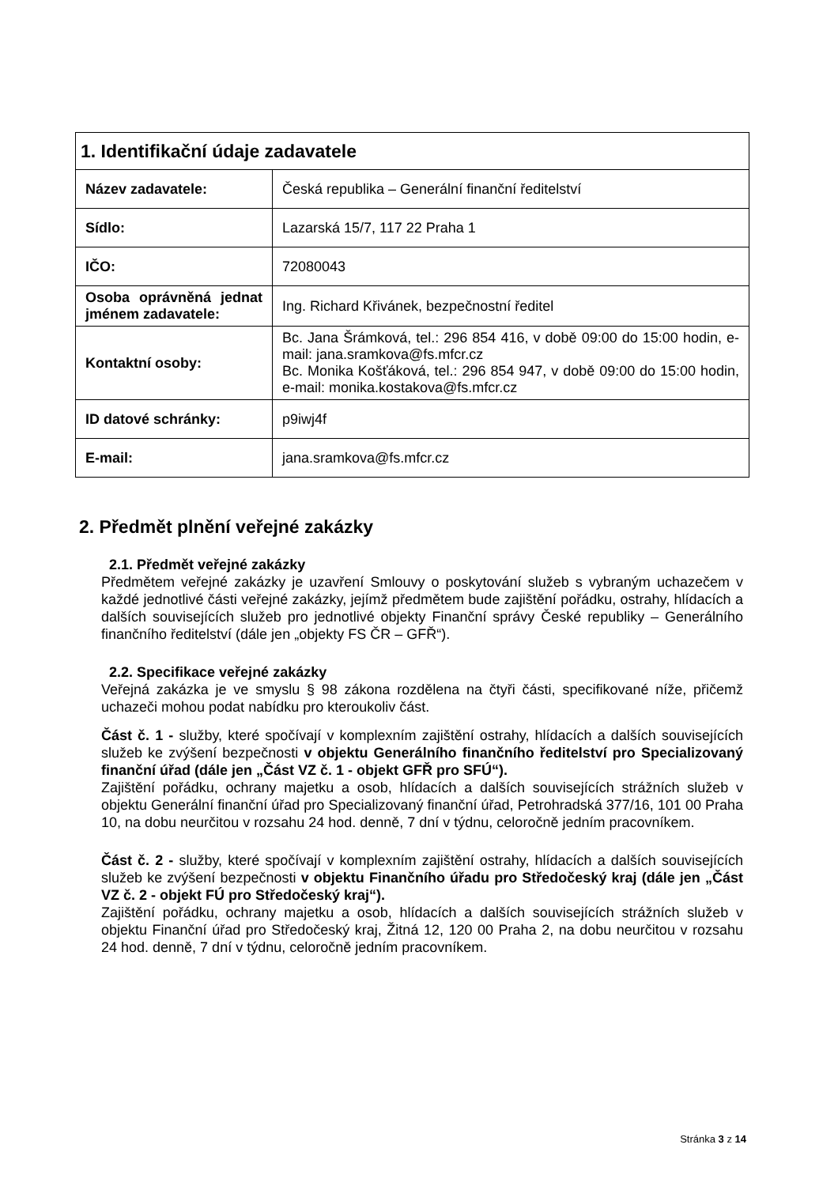| 1. Identifikační údaje zadavatele | |
| --- | --- |
| Název zadavatele: | Česká republika – Generální finanční ředitelství |
| Sídlo: | Lazarská 15/7, 117 22 Praha 1 |
| IČO: | 72080043 |
| Osoba oprávněná jednat jménem zadavatele: | Ing. Richard Křivánek, bezpečnostní ředitel |
| Kontaktní osoby: | Bc. Jana Šrámková, tel.: 296 854 416, v době 09:00 do 15:00 hodin, e-mail: jana.sramkova@fs.mfcr.cz Bc. Monika Košťáková, tel.: 296 854 947, v době 09:00 do 15:00 hodin, e-mail: monika.kostakova@fs.mfcr.cz |
| ID datové schránky: | p9iwj4f |
| E-mail: | jana.sramkova@fs.mfcr.cz |
2. Předmět plnění veřejné zakázky
2.1. Předmět veřejné zakázky
Předmětem veřejné zakázky je uzavření Smlouvy o poskytování služeb s vybraným uchazečem v každé jednotlivé části veřejné zakázky, jejímž předmětem bude zajištění pořádku, ostrahy, hlídacích a dalších souvisejících služeb pro jednotlivé objekty Finanční správy České republiky – Generálního finančního ředitelství (dále jen „objekty FS ČR – GFŘ“).
2.2. Specifikace veřejné zakázky
Veřejná zakázka je ve smyslu § 98 zákona rozdělena na čtyři části, specifikované níže, přičemž uchazeči mohou podat nabídku pro kteroukoliv část.
Část č. 1 - služby, které spočívají v komplexním zajištění ostrahy, hlídacích a dalších souvisejících služeb ke zvýšení bezpečnosti v objektu Generálního finančního ředitelství pro Specializovaný finanční úřad (dále jen „Část VZ č. 1 - objekt GFŘ pro SFÚ“).
Zajištění pořádku, ochrany majetku a osob, hlídacích a dalších souvisejících strážních služeb v objektu Generální finanční úřad pro Specializovaný finanční úřad, Petrohradská 377/16, 101 00 Praha 10, na dobu neurčitou v rozsahu 24 hod. denně, 7 dní v týdnu, celoročně jedním pracovníkem.
Část č. 2 - služby, které spočívají v komplexním zajištění ostrahy, hlídacích a dalších souvisejících služeb ke zvýšení bezpečnosti v objektu Finančního úřadu pro Středočeský kraj (dále jen „Část VZ č. 2 - objekt FÚ pro Středočeský kraj“).
Zajištění pořádku, ochrany majetku a osob, hlídacích a dalších souvisejících strážních služeb v objektu Finanční úřad pro Středočeský kraj, Žitná 12, 120 00 Praha 2, na dobu neurčitou v rozsahu 24 hod. denně, 7 dní v týdnu, celoročně jedním pracovníkem.
Stránka 3 z 14